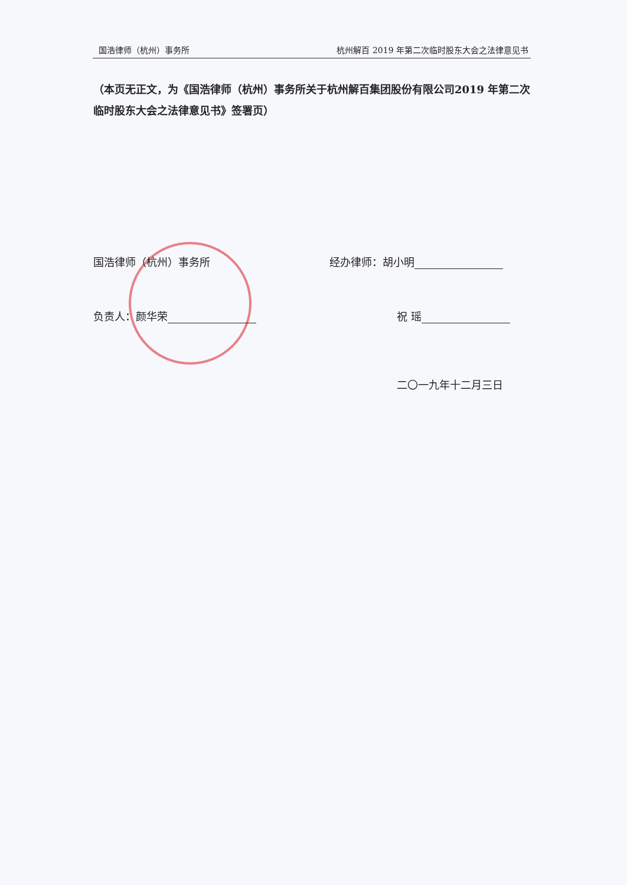国浩律师（杭州）事务所 杭州解百 2019 年第二次临时股东大会之法律意见书
（本页无正文，为《国浩律师（杭州）事务所关于杭州解百集团股份有限公司2019 年第二次临时股东大会之法律意见书》签署页）
国浩律师（杭州）事务所 经办律师：胡小明
负责人：颜华荣 祝 瑶
二〇一九年十二月三日